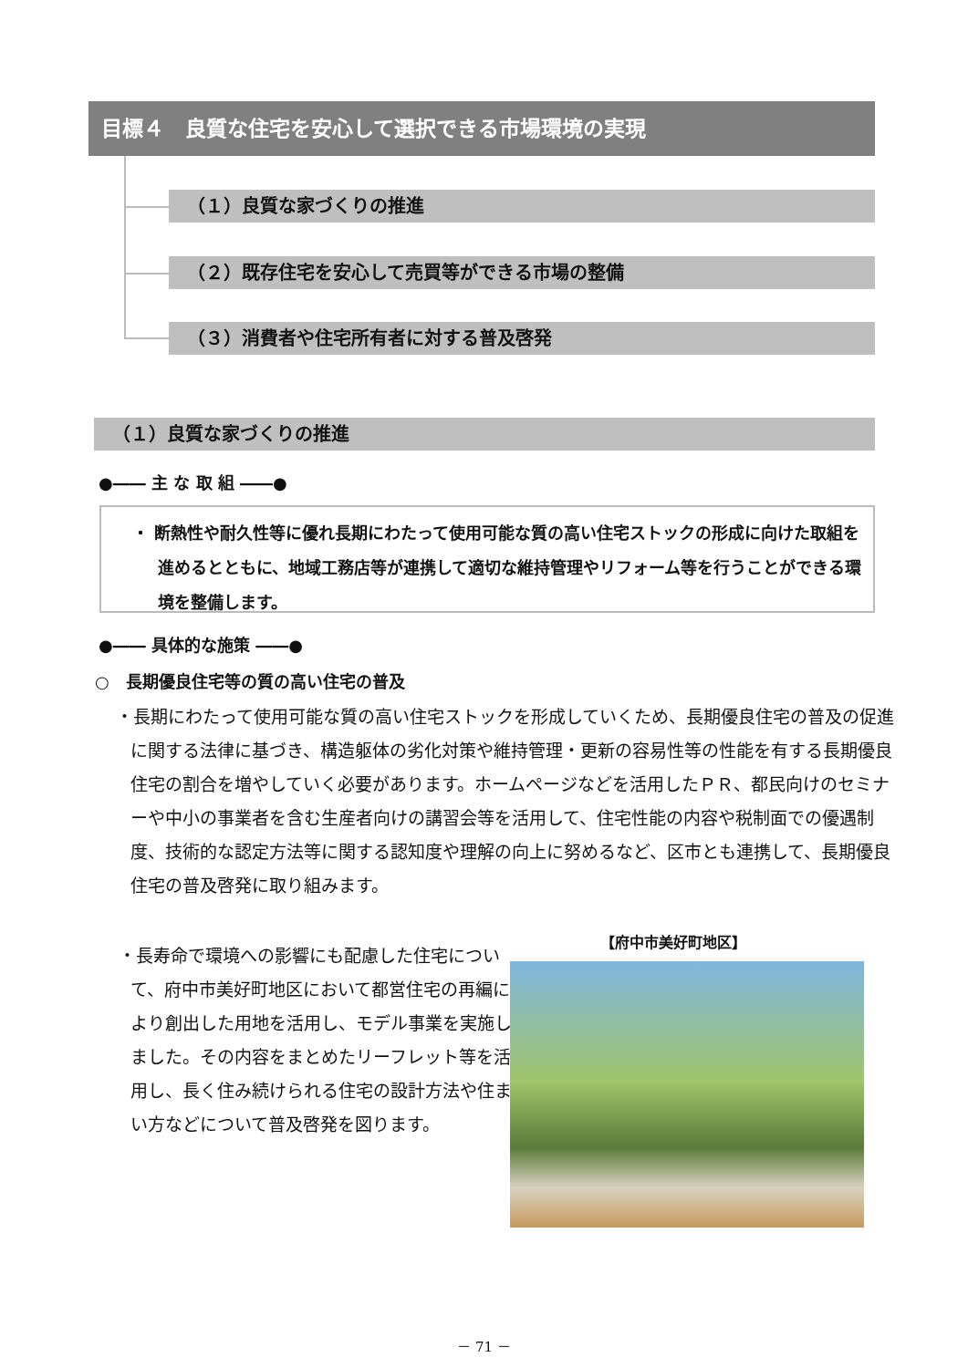目標４　良質な住宅を安心して選択できる市場環境の実現
（１）良質な家づくりの推進
（２）既存住宅を安心して売買等ができる市場の整備
（３）消費者や住宅所有者に対する普及啓発
（１）良質な家づくりの推進
●―― 主 な 取 組 ――●
・ 断熱性や耐久性等に優れ長期にわたって使用可能な質の高い住宅ストックの形成に向けた取組を進めるとともに、地域工務店等が連携して適切な維持管理やリフォーム等を行うことができる環境を整備します。
●―― 具体的な施策 ――●
○　長期優良住宅等の質の高い住宅の普及
・長期にわたって使用可能な質の高い住宅ストックを形成していくため、長期優良住宅の普及の促進に関する法律に基づき、構造躯体の劣化対策や維持管理・更新の容易性等の性能を有する長期優良住宅の割合を増やしていく必要があります。ホームページなどを活用したＰＲ、都民向けのセミナーや中小の事業者を含む生産者向けの講習会等を活用して、住宅性能の内容や税制面での優遇制度、技術的な認定方法等に関する認知度や理解の向上に努めるなど、区市とも連携して、長期優良住宅の普及啓発に取り組みます。
・長寿命で環境への影響にも配慮した住宅について、府中市美好町地区において都営住宅の再編により創出した用地を活用し、モデル事業を実施しました。その内容をまとめたリーフレット等を活用し、長く住み続けられる住宅の設計方法や住まい方などについて普及啓発を図ります。
【府中市美好町地区】
－ 71 －